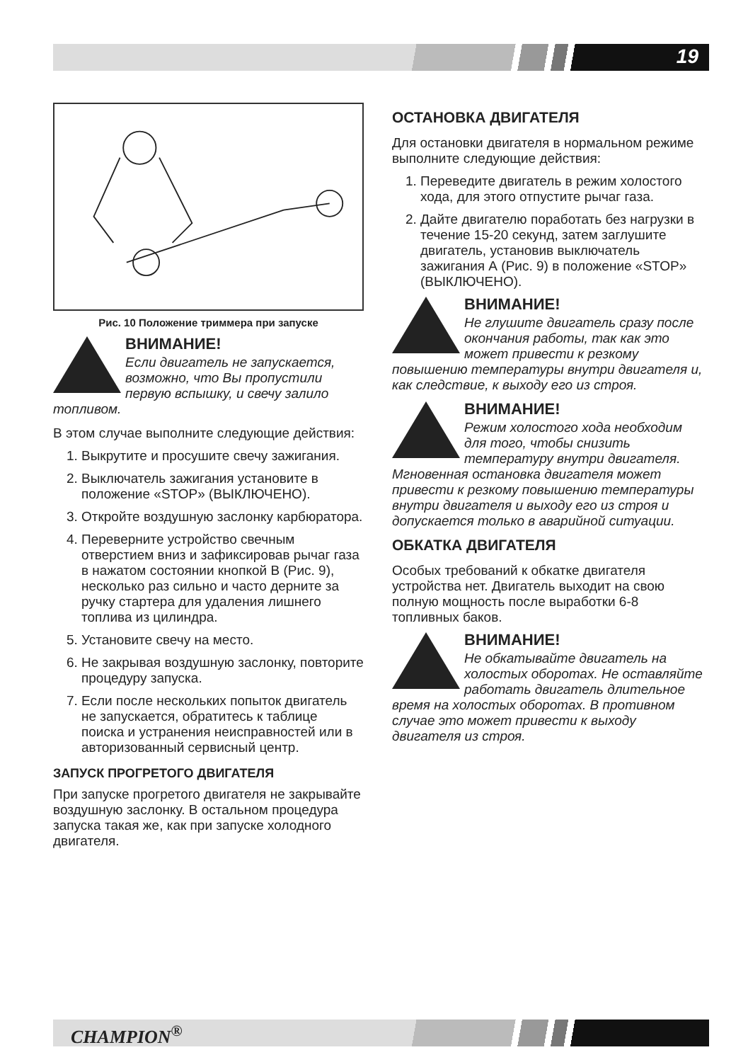19
Рис. 10 Положение триммера при запуске
ВНИМАНИЕ!
Если двигатель не запускается, возможно, что Вы пропустили первую вспышку, и свечу залило топливом.
В этом случае выполните следующие действия:
1. Выкрутите и просушите свечу зажигания.
2. Выключатель зажигания установите в положение «STOP» (ВЫКЛЮЧЕНО).
3. Откройте воздушную заслонку карбюратора.
4. Переверните устройство свечным отверстием вниз и зафиксировав рычаг газа в нажатом состоянии кнопкой В (Рис. 9), несколько раз сильно и часто дерните за ручку стартера для удаления лишнего топлива из цилиндра.
5. Установите свечу на место.
6. Не закрывая воздушную заслонку, повторите процедуру запуска.
7. Если после нескольких попыток двигатель не запускается, обратитесь к таблице поиска и устранения неисправностей или в авторизованный сервисный центр.
ЗАПУСК ПРОГРЕТОГО ДВИГАТЕЛЯ
При запуске прогретого двигателя не закрывайте воздушную заслонку. В остальном процедура запуска такая же, как при запуске холодного двигателя.
ОСТАНОВКА ДВИГАТЕЛЯ
Для остановки двигателя в нормальном режиме выполните следующие действия:
1. Переведите двигатель в режим холостого хода, для этого отпустите рычаг газа.
2. Дайте двигателю поработать без нагрузки в течение 15-20 секунд, затем заглушите двигатель, установив выключатель зажигания А (Рис. 9) в положение «STOP» (ВЫКЛЮЧЕНО).
ВНИМАНИЕ!
Не глушите двигатель сразу после окончания работы, так как это может привести к резкому повышению температуры внутри двигателя и, как следствие, к выходу его из строя.
ВНИМАНИЕ!
Режим холостого хода необходим для того, чтобы снизить температуру внутри двигателя. Мгновенная остановка двигателя может привести к резкому повышению температуры внутри двигателя и выходу его из строя и допускается только в аварийной ситуации.
ОБКАТКА ДВИГАТЕЛЯ
Особых требований к обкатке двигателя устройства нет. Двигатель выходит на свою полную мощность после выработки 6-8 топливных баков.
ВНИМАНИЕ!
Не обкатывайте двигатель на холостых оборотах. Не оставляйте работать двигатель длительное время на холостых оборотах. В противном случае это может привести к выходу двигателя из строя.
CHAMPION<sup>®</sup>